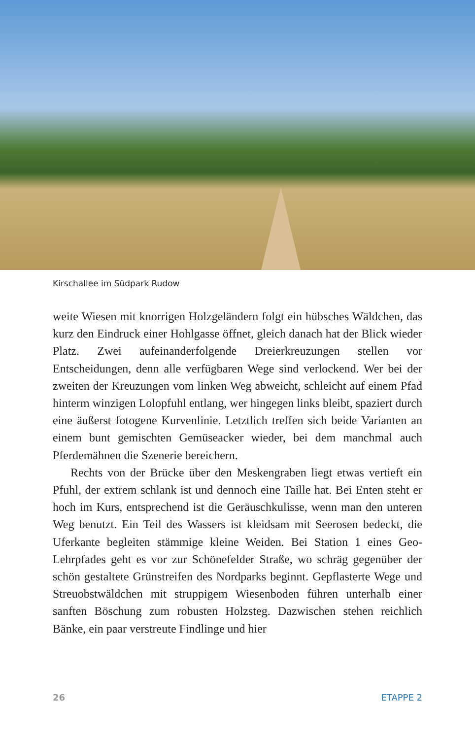Kirschallee im Südpark Rudow
weite Wiesen mit knorrigen Holzgeländern folgt ein hübsches Wäldchen, das kurz den Eindruck einer Hohlgasse öffnet, gleich danach hat der Blick wieder Platz. Zwei aufeinanderfolgende Dreierkreuzungen stellen vor Entscheidungen, denn alle verfügbaren Wege sind verlockend. Wer bei der zweiten der Kreuzungen vom linken Weg abweicht, schleicht auf einem Pfad hinterm winzigen Lolopfuhl entlang, wer hingegen links bleibt, spaziert durch eine äußerst fotogene Kurvenlinie. Letztlich treffen sich beide Varianten an einem bunt gemischten Gemüseacker wieder, bei dem manchmal auch Pferdemähnen die Szenerie bereichern.
Rechts von der Brücke über den Meskengraben liegt etwas vertieft ein Pfuhl, der extrem schlank ist und dennoch eine Taille hat. Bei Enten steht er hoch im Kurs, entsprechend ist die Geräuschkulisse, wenn man den unteren Weg benutzt. Ein Teil des Wassers ist kleidsam mit Seerosen bedeckt, die Uferkante begleiten stämmige kleine Weiden. Bei Station 1 eines Geo-Lehrpfades geht es vor zur Schönefelder Straße, wo schräg gegenüber der schön gestaltete Grünstreifen des Nordparks beginnt. Gepflasterte Wege und Streuobstwäldchen mit struppigem Wiesenboden führen unterhalb einer sanften Böschung zum robusten Holzsteg. Dazwischen stehen reichlich Bänke, ein paar verstreute Findlinge und hier
26 ETAPPE 2